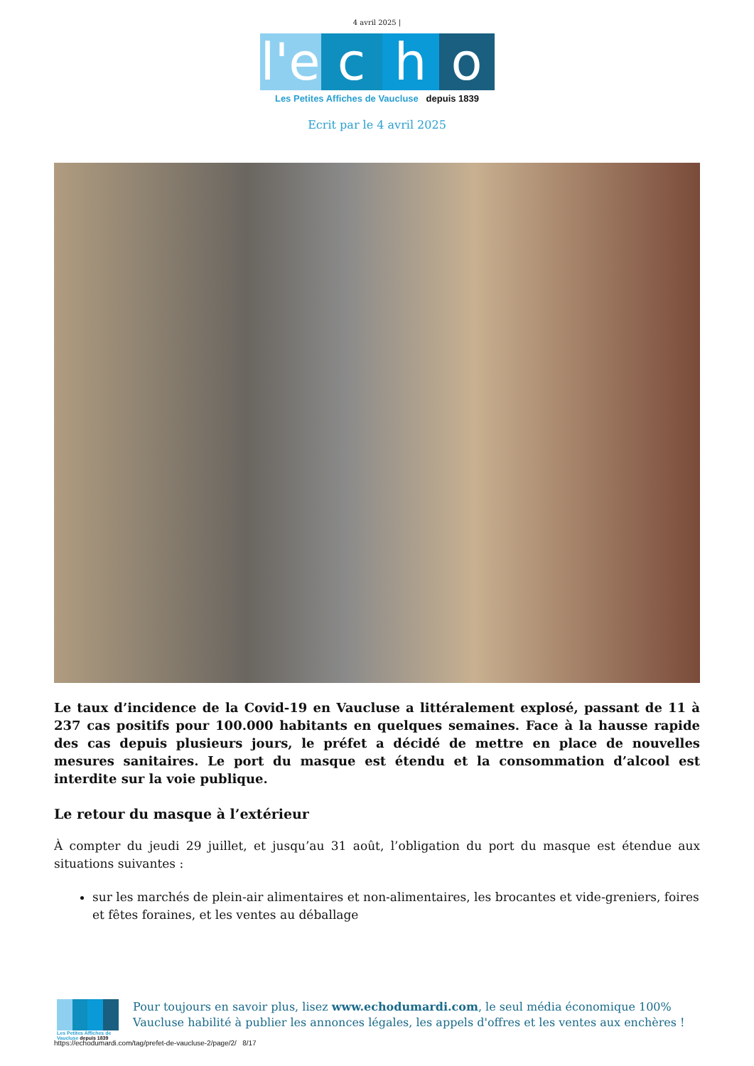4 avril 2025 |
l'e c h o
Les Petites Affiches de Vaucluse depuis 1839
Ecrit par le 4 avril 2025
Le taux d’incidence de la Covid-19 en Vaucluse a littéralement explosé, passant de 11 à 237 cas positifs pour 100.000 habitants en quelques semaines. Face à la hausse rapide des cas depuis plusieurs jours, le préfet a décidé de mettre en place de nouvelles mesures sanitaires. Le port du masque est étendu et la consommation d’alcool est interdite sur la voie publique.
Le retour du masque à l’extérieur
À compter du jeudi 29 juillet, et jusqu’au 31 août, l’obligation du port du masque est étendue aux situations suivantes :
sur les marchés de plein-air alimentaires et non-alimentaires, les brocantes et vide-greniers, foires et fêtes foraines, et les ventes au déballage
Les Petites Affiches de Vaucluse depuis 1839
Pour toujours en savoir plus, lisez www.echodumardi.com, le seul média économique 100% Vaucluse habilité à publier les annonces légales, les appels d'offres et les ventes aux enchères !
https://echodumardi.com/tag/prefet-de-vaucluse-2/page/2/ 8/17